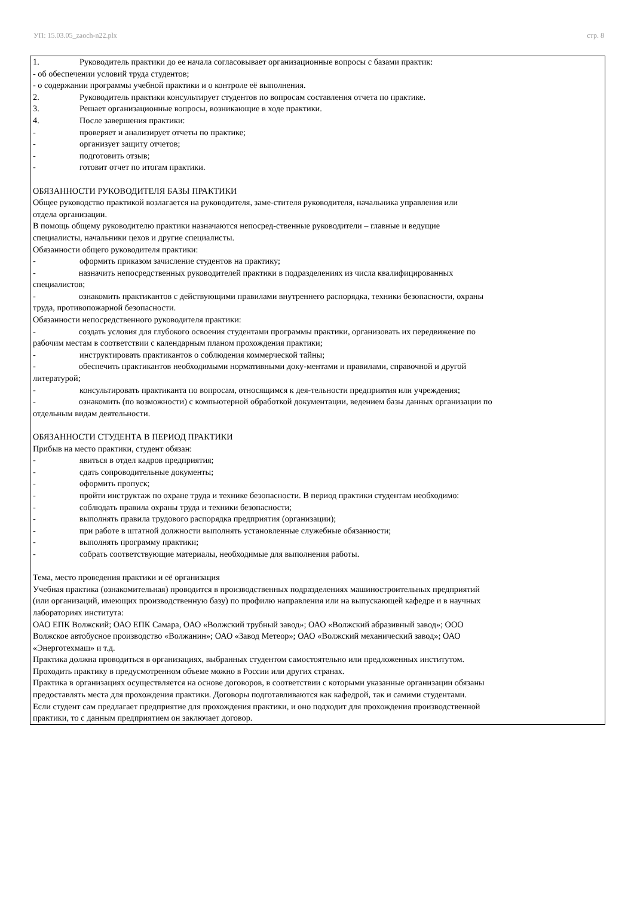УП: 15.03.05_zaoch-n22.plx стр. 8
1. Руководитель практики до ее начала согласовывает организационные вопросы с базами практик:
- об обеспечении условий труда студентов;
- о содержании программы учебной практики и о контроле её выполнения.
2. Руководитель практики консультирует студентов по вопросам составления отчета по практике.
3. Решает организационные вопросы, возникающие в ходе практики.
4. После завершения практики:
- проверяет и анализирует отчеты по практике;
- организует защиту отчетов;
- подготовить отзыв;
- готовит отчет по итогам практики.
ОБЯЗАННОСТИ РУКОВОДИТЕЛЯ БАЗЫ ПРАКТИКИ
Общее руководство практикой возлагается на руководителя, заме-стителя руководителя, начальника управления или
отдела организации.
В помощь общему руководителю практики назначаются непосред-ственные руководители – главные и ведущие
специалисты, начальники цехов и другие специалисты.
Обязанности общего руководителя практики:
- оформить приказом зачисление студентов на практику;
- назначить непосредственных руководителей практики в подразделениях из числа квалифицированных
специалистов;
- ознакомить практикантов с действующими правилами внутреннего распорядка, техники безопасности, охраны
труда, противопожарной безопасности.
Обязанности непосредственного руководителя практики:
- создать условия для глубокого освоения студентами программы практики, организовать их передвижение по
рабочим местам в соответствии с календарным планом прохождения практики;
- инструктировать практикантов о соблюдения коммерческой тайны;
- обеспечить практикантов необходимыми нормативными доку-ментами и правилами, справочной и другой
литературой;
- консультировать практиканта по вопросам, относящимся к дея-тельности предприятия или учреждения;
- ознакомить (по возможности) с компьютерной обработкой документации, ведением базы данных организации по
отдельным видам деятельности.
ОБЯЗАННОСТИ СТУДЕНТА В ПЕРИОД ПРАКТИКИ
Прибыв на место практики, студент обязан:
- явиться в отдел кадров предприятия;
- сдать сопроводительные документы;
- оформить пропуск;
- пройти инструктаж по охране труда и технике безопасности. В период практики студентам необходимо:
- соблюдать правила охраны труда и техники безопасности;
- выполнять правила трудового распорядка предприятия (организации);
- при работе в штатной должности выполнять установленные служебные обязанности;
- выполнять программу практики;
- собрать соответствующие материалы, необходимые для выполнения работы.
Тема, место проведения практики и её организация
Учебная практика (ознакомительная) проводится в производственных подразделениях машиностроительных предприятий
(или организаций, имеющих производственную базу) по профилю направления или на выпускающей кафедре и в научных
лабораториях института:
ОАО ЕПК Волжский; ОАО ЕПК Самара, ОАО «Волжский трубный завод»; ОАО «Волжский абразивный завод»; ООО
Волжское автобусное производство «Волжанин»; ОАО «Завод Метеор»; ОАО «Волжский механический завод»; ОАО
«Энерготехмаш» и т.д.
Практика должна проводиться в организациях, выбранных студентом самостоятельно или предложенных институтом.
Проходить практику в предусмотренном объеме можно в России или других странах.
Практика в организациях осуществляется на основе договоров, в соответствии с которыми указанные организации обязаны
предоставлять места для прохождения практики. Договоры подготавливаются как кафедрой, так и самими студентами.
Если студент сам предлагает предприятие для прохождения практики, и оно подходит для прохождения производственной
практики, то с данным предприятием он заключает договор.